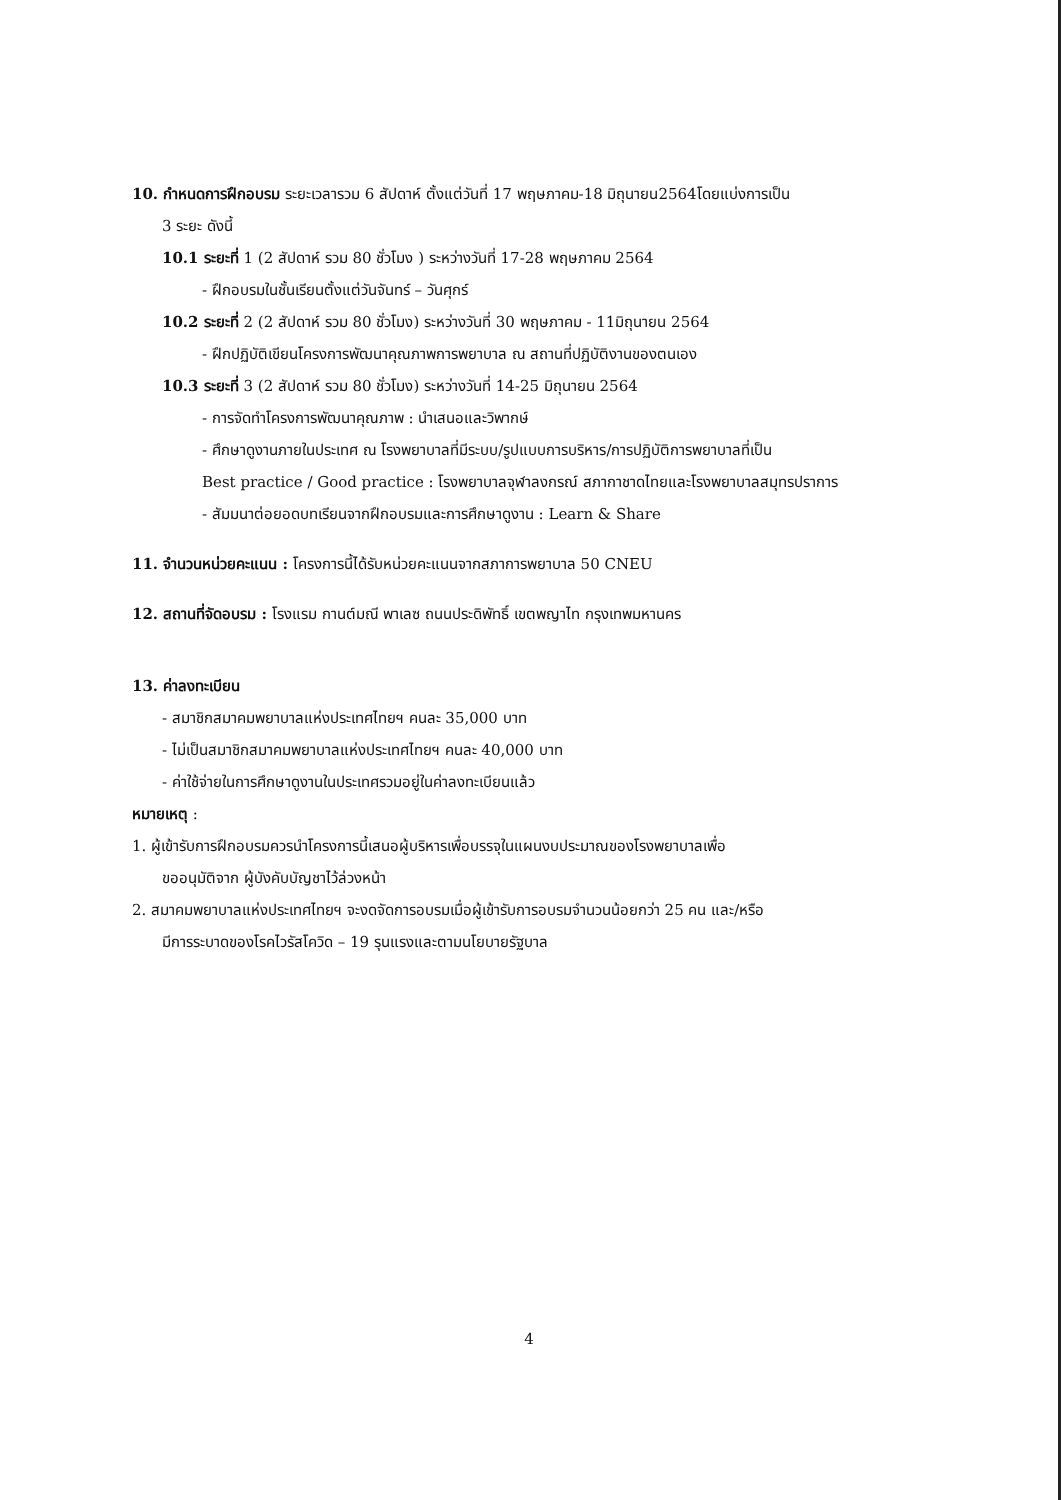10. กำหนดการฝึกอบรม ระยะเวลารวม 6 สัปดาห์ ตั้งแต่วันที่ 17 พฤษภาคม-18 มิถุนายน2564โดยแบ่งการเป็น
3 ระยะ ดังนี้
10.1 ระยะที่ 1 (2 สัปดาห์ รวม 80 ชั่วโมง ) ระหว่างวันที่ 17-28 พฤษภาคม 2564
- ฝึกอบรมในชั้นเรียนตั้งแต่วันจันทร์ – วันศุกร์
10.2 ระยะที่ 2 (2 สัปดาห์ รวม 80 ชั่วโมง) ระหว่างวันที่ 30 พฤษภาคม - 11มิถุนายน 2564
- ฝึกปฏิบัติเขียนโครงการพัฒนาคุณภาพการพยาบาล ณ สถานที่ปฏิบัติงานของตนเอง
10.3 ระยะที่ 3 (2 สัปดาห์ รวม 80 ชั่วโมง) ระหว่างวันที่ 14-25 มิถุนายน 2564
- การจัดทำโครงการพัฒนาคุณภาพ : นำเสนอและวิพากษ์
- ศึกษาดูงานภายในประเทศ ณ โรงพยาบาลที่มีระบบ/รูปแบบการบริหาร/การปฏิบัติการพยาบาลที่เป็น
Best practice / Good practice : โรงพยาบาลจุฬาลงกรณ์ สภากาชาดไทยและโรงพยาบาลสมุทรปราการ
- สัมมนาต่อยอดบทเรียนจากฝึกอบรมและการศึกษาดูงาน : Learn & Share
11. จำนวนหน่วยคะแนน : โครงการนี้ได้รับหน่วยคะแนนจากสภาการพยาบาล 50 CNEU
12. สถานที่จัดอบรม : โรงแรม กานต์มณี พาเลซ ถนนประดิพัทธิ์ เขตพญาไท กรุงเทพมหานคร
13. ค่าลงทะเบียน
- สมาชิกสมาคมพยาบาลแห่งประเทศไทยฯ คนละ 35,000 บาท
- ไม่เป็นสมาชิกสมาคมพยาบาลแห่งประเทศไทยฯ คนละ 40,000 บาท
- ค่าใช้จ่ายในการศึกษาดูงานในประเทศรวมอยู่ในค่าลงทะเบียนแล้ว
หมายเหตุ :
1. ผู้เข้ารับการฝึกอบรมควรนำโครงการนี้เสนอผู้บริหารเพื่อบรรจุในแผนงบประมาณของโรงพยาบาลเพื่อ
ขออนุมัติจาก ผู้บังคับบัญชาไว้ล่วงหน้า
2. สมาคมพยาบาลแห่งประเทศไทยฯ จะงดจัดการอบรมเมื่อผู้เข้ารับการอบรมจำนวนน้อยกว่า 25 คน และ/หรือ
มีการระบาดของโรคไวรัสโควิด – 19 รุนแรงและตามนโยบายรัฐบาล
4